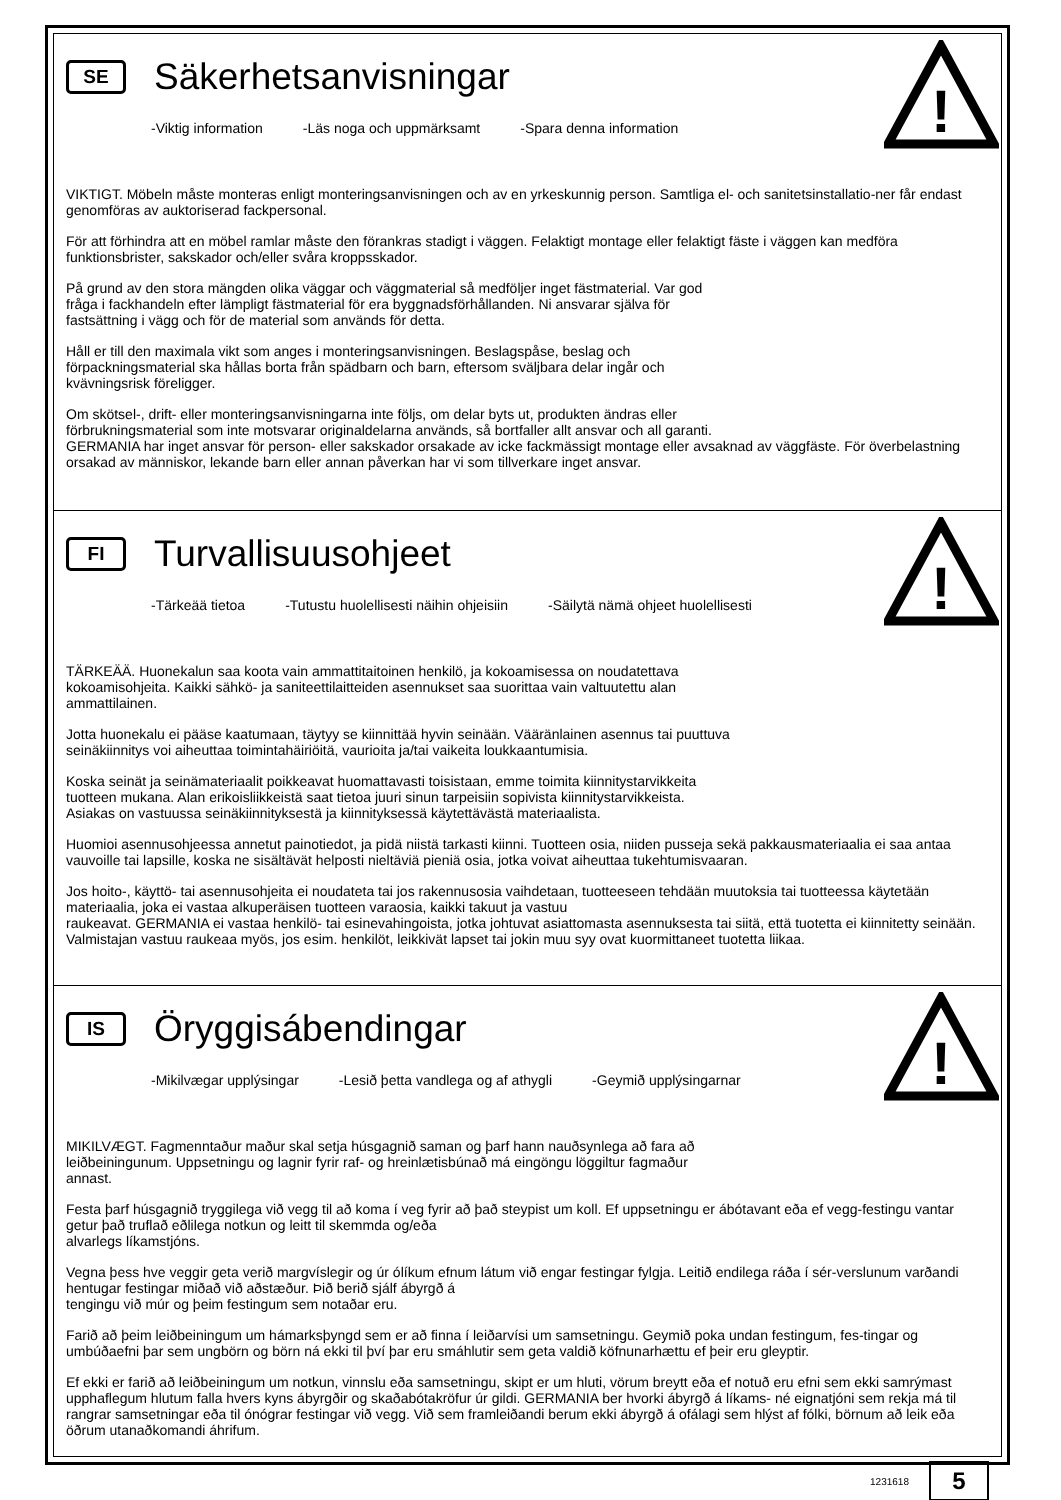!
SE
Säkerhetsanvisningar
-Viktig information -Läs noga och uppmärksamt -Spara denna information
VIKTIGT. Möbeln måste monteras enligt monteringsanvisningen och av en yrkeskunnig person. Samtliga el- och sanitetsinstallatio-ner får endast genomföras av auktoriserad fackpersonal.
För att förhindra att en möbel ramlar måste den förankras stadigt i väggen. Felaktigt montage eller felaktigt fäste i väggen kan medföra funktionsbrister, sakskador och/eller svåra kroppsskador.
På grund av den stora mängden olika väggar och väggmaterial så medföljer inget fästmaterial. Var god
fråga i fackhandeln efter lämpligt fästmaterial för era byggnadsförhållanden. Ni ansvarar själva för
fastsättning i vägg och för de material som används för detta.
Håll er till den maximala vikt som anges i monteringsanvisningen. Beslagspåse, beslag och
förpackningsmaterial ska hållas borta från spädbarn och barn, eftersom sväljbara delar ingår och
kvävningsrisk föreligger.
Om skötsel-, drift- eller monteringsanvisningarna inte följs, om delar byts ut, produkten ändras eller
förbrukningsmaterial som inte motsvarar originaldelarna används, så bortfaller allt ansvar och all garanti.
GERMANIA har inget ansvar för person- eller sakskador orsakade av icke fackmässigt montage eller avsaknad av väggfäste. För överbelastning orsakad av människor, lekande barn eller annan påverkan har vi som tillverkare inget ansvar.
!
FI
Turvallisuusohjeet
-Tärkeää tietoa -Tutustu huolellisesti näihin ohjeisiin -Säilytä nämä ohjeet huolellisesti
TÄRKEÄÄ. Huonekalun saa koota vain ammattitaitoinen henkilö, ja kokoamisessa on noudatettava
kokoamisohjeita. Kaikki sähkö- ja saniteettilaitteiden asennukset saa suorittaa vain valtuutettu alan
ammattilainen.
Jotta huonekalu ei pääse kaatumaan, täytyy se kiinnittää hyvin seinään. Vääränlainen asennus tai puuttuva
seinäkiinnitys voi aiheuttaa toimintahäiriöitä, vaurioita ja/tai vaikeita loukkaantumisia.
Koska seinät ja seinämateriaalit poikkeavat huomattavasti toisistaan, emme toimita kiinnitystarvikkeita
tuotteen mukana. Alan erikoisliikkeistä saat tietoa juuri sinun tarpeisiin sopivista kiinnitystarvikkeista.
Asiakas on vastuussa seinäkiinnityksestä ja kiinnityksessä käytettävästä materiaalista.
Huomioi asennusohjeessa annetut painotiedot, ja pidä niistä tarkasti kiinni. Tuotteen osia, niiden pusseja sekä pakkausmateriaalia ei saa antaa vauvoille tai lapsille, koska ne sisältävät helposti nieltäviä pieniä osia, jotka voivat aiheuttaa tukehtumisvaaran.
Jos hoito-, käyttö- tai asennusohjeita ei noudateta tai jos rakennusosia vaihdetaan, tuotteeseen tehdään muutoksia tai tuotteessa käytetään materiaalia, joka ei vastaa alkuperäisen tuotteen varaosia, kaikki takuut ja vastuu
raukeavat. GERMANIA ei vastaa henkilö- tai esinevahingoista, jotka johtuvat asiattomasta asennuksesta tai siitä, että tuotetta ei kiinnitetty seinään. Valmistajan vastuu raukeaa myös, jos esim. henkilöt, leikkivät lapset tai jokin muu syy ovat kuormittaneet tuotetta liikaa.
!
IS
Öryggisábendingar
-Mikilvægar upplýsingar -Lesið þetta vandlega og af athygli -Geymið upplýsingarnar
MIKILVÆGT. Fagmenntaður maður skal setja húsgagnið saman og þarf hann nauðsynlega að fara að
leiðbeiningunum. Uppsetningu og lagnir fyrir raf- og hreinlætisbúnað má eingöngu löggiltur fagmaður
annast.
Festa þarf húsgagnið tryggilega við vegg til að koma í veg fyrir að það steypist um koll. Ef uppsetningu er ábótavant eða ef vegg-festingu vantar getur það truflað eðlilega notkun og leitt til skemmda og/eða
alvarlegs líkamstjóns.
Vegna þess hve veggir geta verið margvíslegir og úr ólíkum efnum látum við engar festingar fylgja. Leitið endilega ráða í sér-verslunum varðandi hentugar festingar miðað við aðstæður. Þið berið sjálf ábyrgð á
tengingu við múr og þeim festingum sem notaðar eru.
Farið að þeim leiðbeiningum um hámarksþyngd sem er að finna í leiðarvísi um samsetningu. Geymið poka undan festingum, fes-tingar og umbúðaefni þar sem ungbörn og börn ná ekki til því þar eru smáhlutir sem geta valdið köfnunarhættu ef þeir eru gleyptir.
Ef ekki er farið að leiðbeiningum um notkun, vinnslu eða samsetningu, skipt er um hluti, vörum breytt eða ef notuð eru efni sem ekki samrýmast upphaflegum hlutum falla hvers kyns ábyrgðir og skaðabótakröfur úr gildi. GERMANIA ber hvorki ábyrgð á líkams- né eignatjóni sem rekja má til rangrar samsetningar eða til ónógrar festingar við vegg. Við sem framleiðandi berum ekki ábyrgð á ofálagi sem hlýst af fólki, börnum að leik eða öðrum utanaðkomandi áhrifum.
1231618
5